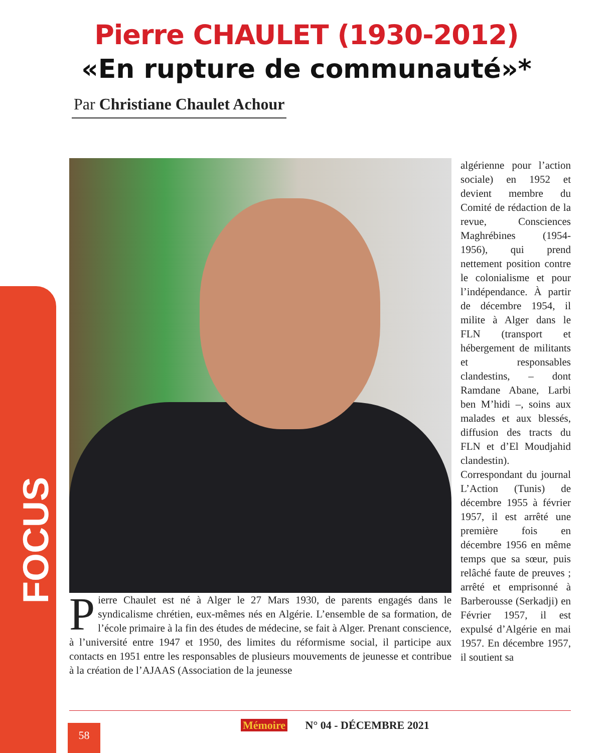FOCUS
Pierre CHAULET (1930-2012)
«En rupture de communauté»*
Par Christiane Chaulet Achour
Pierre Chaulet est né à Alger le 27 Mars 1930, de parents engagés dans le syndicalisme chrétien, eux-mêmes nés en Algérie. L’ensemble de sa formation, de l’école primaire à la fin des études de médecine, se fait à Alger. Prenant conscience, à l’université entre 1947 et 1950, des limites du réformisme social, il participe aux contacts en 1951 entre les responsables de plusieurs mouvements de jeunesse et contribue à la création de l’AJAAS (Association de la jeunesse
algérienne pour l’action sociale) en 1952 et devient membre du Comité de rédaction de la revue, Consciences Maghrébines (1954-1956), qui prend nettement position contre le colonialisme et pour l’indépendance. À partir de décembre 1954, il milite à Alger dans le FLN (transport et hébergement de militants et responsables clandestins, – dont Ramdane Abane, Larbi ben M’hidi –, soins aux malades et aux blessés, diffusion des tracts du FLN et d’El Moudjahid clandestin). Correspondant du journal L’Action (Tunis) de décembre 1955 à février 1957, il est arrêté une première fois en décembre 1956 en même temps que sa sœur, puis relâché faute de preuves ; arrêté et emprisonné à Barberousse (Serkadji) en Février 1957, il est expulsé d’Algérie en mai 1957. En décembre 1957, il soutient sa
58 Mémoire N° 04 - DÉCEMBRE 2021